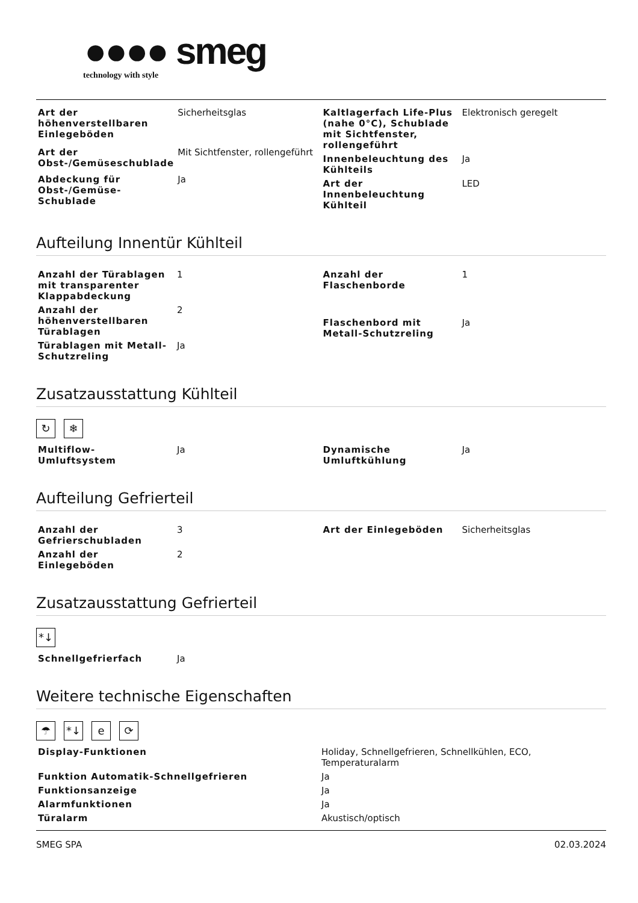●●●● smeg
technology with style
| Art der höhenverstellbaren Einlegeböden | Sicherheitsglas |
| Art der Obst-/Gemüseschublade | Mit Sichtfenster, rollengeführt |
| Abdeckung für Obst-/Gemüse-Schublade | Ja |
| Kaltlagerfach Life-Plus (nahe 0°C), Schublade mit Sichtfenster, rollengeführt | Elektronisch geregelt |
| Innenbeleuchtung des Kühlteils | Ja |
| Art der Innenbeleuchtung Kühlteil | LED |
Aufteilung Innentür Kühlteil
| Anzahl der Türablagen mit transparenter Klappabdeckung | 1 |
| Anzahl der höhenverstellbaren Türablagen | 2 |
| Türablagen mit Metall-Schutzreling | Ja |
| Anzahl der Flaschenborde | 1 |
| Flaschenbord mit Metall-Schutzreling | Ja |
Zusatzausstattung Kühlteil
↻ ❄
| Multiflow-Umluftsystem | Ja |
| Dynamische Umluftkühlung | Ja |
Aufteilung Gefrierteil
| Anzahl der Gefrierschubladen | 3 |
| Anzahl der Einlegeböden | 2 |
| Art der Einlegeböden | Sicherheitsglas |
Zusatzausstattung Gefrierteil
*↓
| Schnellgefrierfach | Ja |
Weitere technische Eigenschaften
☂ *↓ e ⟳
| Display-Funktionen | Holiday, Schnellgefrieren, Schnellkühlen, ECO, Temperaturalarm |
| Funktion Automatik-Schnellgefrieren | Ja |
| Funktionsanzeige | Ja |
| Alarmfunktionen | Ja |
| Türalarm | Akustisch/optisch |
SMEG SPA 02.03.2024